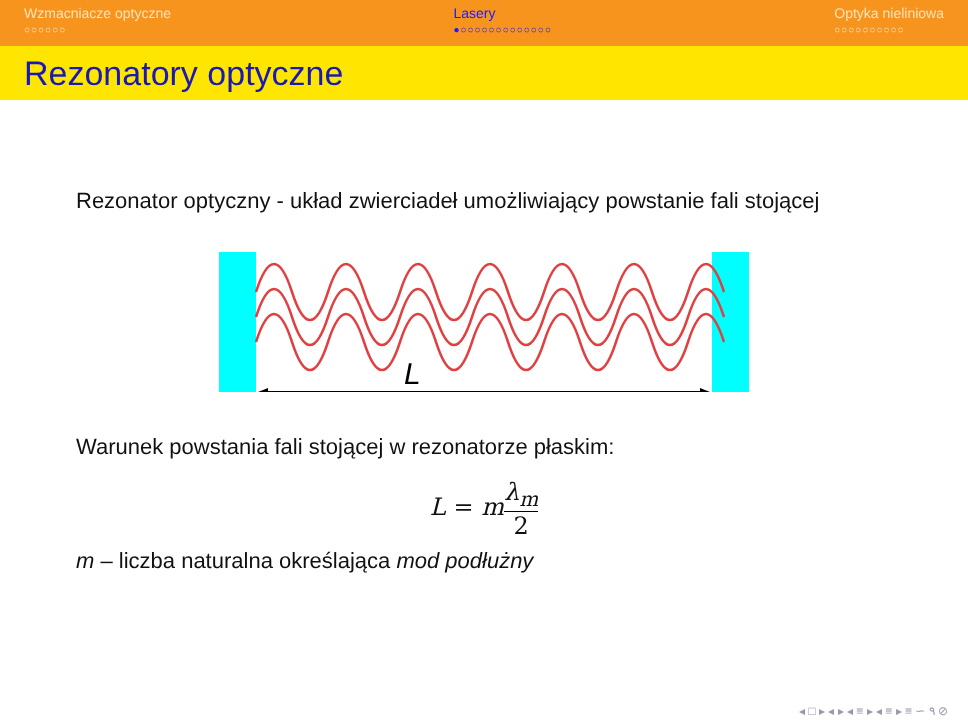Wzmacniacze optyczne
○○○○○○
Lasery
●○○○○○○○○○○○○○
Optyka nieliniowa
○○○○○○○○○○
Rezonatory optyczne
Rezonator optyczny - układ zwierciadeł umożliwiający powstanie fali stojącej
L
Warunek powstania fali stojącej w rezonatorze płaskim:
L = mλ<sub>m</sub> 2
m – liczba naturalna określająca mod podłużny
◂ □ ▸ ◂ ▸ ◂ ≡ ▸ ◂ ≡ ▸ ≡ ∽ ۹ ⊘